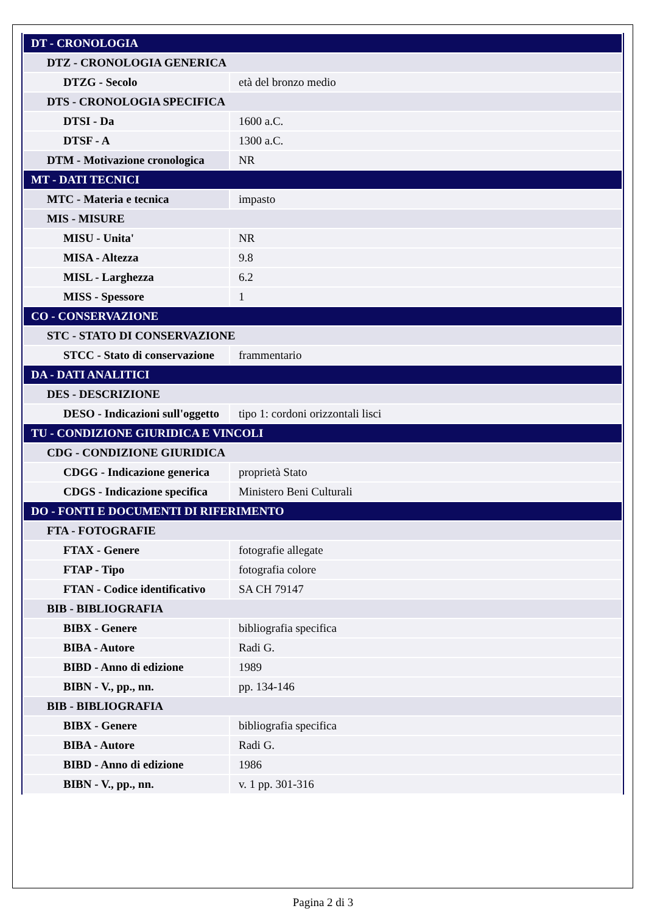| DT - CRONOLOGIA | |
| DTZ - CRONOLOGIA GENERICA | |
| DTZG - Secolo | età del bronzo medio |
| DTS - CRONOLOGIA SPECIFICA | |
| DTSI - Da | 1600 a.C. |
| DTSF - A | 1300 a.C. |
| DTM - Motivazione cronologica | NR |
| MT - DATI TECNICI | |
| MTC - Materia e tecnica | impasto |
| MIS - MISURE | |
| MISU - Unita' | NR |
| MISA - Altezza | 9.8 |
| MISL - Larghezza | 6.2 |
| MISS - Spessore | 1 |
| CO - CONSERVAZIONE | |
| STC - STATO DI CONSERVAZIONE | |
| STCC - Stato di conservazione | frammentario |
| DA - DATI ANALITICI | |
| DES - DESCRIZIONE | |
| DESO - Indicazioni sull'oggetto | tipo 1: cordoni orizzontali lisci |
| TU - CONDIZIONE GIURIDICA E VINCOLI | |
| CDG - CONDIZIONE GIURIDICA | |
| CDGG - Indicazione generica | proprietà Stato |
| CDGS - Indicazione specifica | Ministero Beni Culturali |
| DO - FONTI E DOCUMENTI DI RIFERIMENTO | |
| FTA - FOTOGRAFIE | |
| FTAX - Genere | fotografie allegate |
| FTAP - Tipo | fotografia colore |
| FTAN - Codice identificativo | SA CH 79147 |
| BIB - BIBLIOGRAFIA | |
| BIBX - Genere | bibliografia specifica |
| BIBA - Autore | Radi G. |
| BIBD - Anno di edizione | 1989 |
| BIBN - V., pp., nn. | pp. 134-146 |
| BIB - BIBLIOGRAFIA | |
| BIBX - Genere | bibliografia specifica |
| BIBA - Autore | Radi G. |
| BIBD - Anno di edizione | 1986 |
| BIBN - V., pp., nn. | v. 1 pp. 301-316 |
Pagina 2 di 3